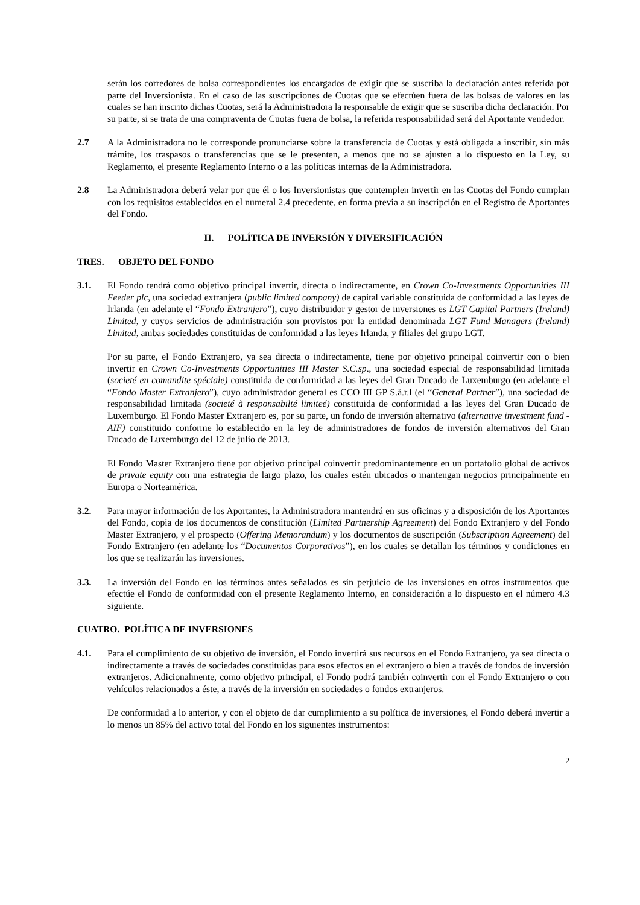serán los corredores de bolsa correspondientes los encargados de exigir que se suscriba la declaración antes referida por parte del Inversionista. En el caso de las suscripciones de Cuotas que se efectúen fuera de las bolsas de valores en las cuales se han inscrito dichas Cuotas, será la Administradora la responsable de exigir que se suscriba dicha declaración. Por su parte, si se trata de una compraventa de Cuotas fuera de bolsa, la referida responsabilidad será del Aportante vendedor.
2.7 A la Administradora no le corresponde pronunciarse sobre la transferencia de Cuotas y está obligada a inscribir, sin más trámite, los traspasos o transferencias que se le presenten, a menos que no se ajusten a lo dispuesto en la Ley, su Reglamento, el presente Reglamento Interno o a las políticas internas de la Administradora.
2.8 La Administradora deberá velar por que él o los Inversionistas que contemplen invertir en las Cuotas del Fondo cumplan con los requisitos establecidos en el numeral 2.4 precedente, en forma previa a su inscripción en el Registro de Aportantes del Fondo.
II. POLÍTICA DE INVERSIÓN Y DIVERSIFICACIÓN
TRES. OBJETO DEL FONDO
3.1. El Fondo tendrá como objetivo principal invertir, directa o indirectamente, en Crown Co-Investments Opportunities III Feeder plc, una sociedad extranjera (public limited company) de capital variable constituida de conformidad a las leyes de Irlanda (en adelante el “Fondo Extranjero”), cuyo distribuidor y gestor de inversiones es LGT Capital Partners (Ireland) Limited, y cuyos servicios de administración son provistos por la entidad denominada LGT Fund Managers (Ireland) Limited, ambas sociedades constituidas de conformidad a las leyes Irlanda, y filiales del grupo LGT.
Por su parte, el Fondo Extranjero, ya sea directa o indirectamente, tiene por objetivo principal coinvertir con o bien invertir en Crown Co-Investments Opportunities III Master S.C.sp., una sociedad especial de responsabilidad limitada (societé en comandite spéciale) constituida de conformidad a las leyes del Gran Ducado de Luxemburgo (en adelante el “Fondo Master Extranjero”), cuyo administrador general es CCO III GP S.â.r.l (el “General Partner”), una sociedad de responsabilidad limitada (societé à responsabilté limiteé) constituida de conformidad a las leyes del Gran Ducado de Luxemburgo. El Fondo Master Extranjero es, por su parte, un fondo de inversión alternativo (alternative investment fund - AIF) constituido conforme lo establecido en la ley de administradores de fondos de inversión alternativos del Gran Ducado de Luxemburgo del 12 de julio de 2013.
El Fondo Master Extranjero tiene por objetivo principal coinvertir predominantemente en un portafolio global de activos de private equity con una estrategia de largo plazo, los cuales estén ubicados o mantengan negocios principalmente en Europa o Norteamérica.
3.2. Para mayor información de los Aportantes, la Administradora mantendrá en sus oficinas y a disposición de los Aportantes del Fondo, copia de los documentos de constitución (Limited Partnership Agreement) del Fondo Extranjero y del Fondo Master Extranjero, y el prospecto (Offering Memorandum) y los documentos de suscripción (Subscription Agreement) del Fondo Extranjero (en adelante los “Documentos Corporativos”), en los cuales se detallan los términos y condiciones en los que se realizarán las inversiones.
3.3. La inversión del Fondo en los términos antes señalados es sin perjuicio de las inversiones en otros instrumentos que efectúe el Fondo de conformidad con el presente Reglamento Interno, en consideración a lo dispuesto en el número 4.3 siguiente.
CUATRO. POLÍTICA DE INVERSIONES
4.1. Para el cumplimiento de su objetivo de inversión, el Fondo invertirá sus recursos en el Fondo Extranjero, ya sea directa o indirectamente a través de sociedades constituidas para esos efectos en el extranjero o bien a través de fondos de inversión extranjeros. Adicionalmente, como objetivo principal, el Fondo podrá también coinvertir con el Fondo Extranjero o con vehículos relacionados a éste, a través de la inversión en sociedades o fondos extranjeros.
De conformidad a lo anterior, y con el objeto de dar cumplimiento a su política de inversiones, el Fondo deberá invertir a lo menos un 85% del activo total del Fondo en los siguientes instrumentos:
2